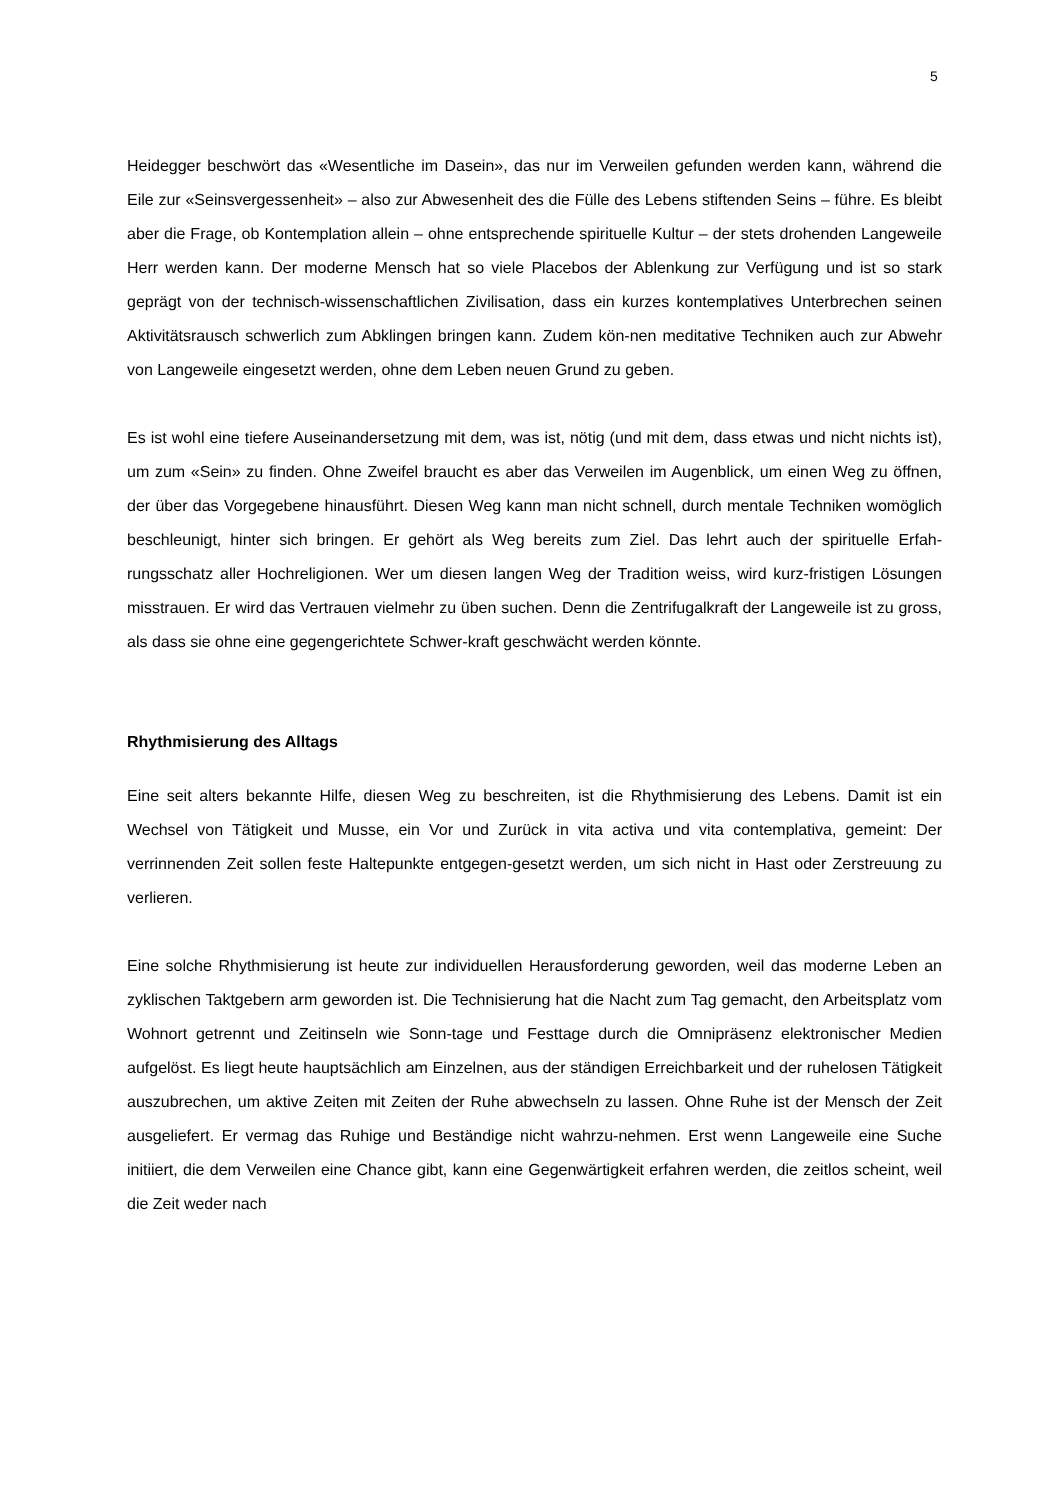5
Heidegger beschwört das «Wesentliche im Dasein», das nur im Verweilen gefunden werden kann, während die Eile zur «Seinsvergessenheit» – also zur Abwesenheit des die Fülle des Lebens stiftenden Seins – führe. Es bleibt aber die Frage, ob Kontemplation allein – ohne entsprechende spirituelle Kultur – der stets drohenden Langeweile Herr werden kann. Der moderne Mensch hat so viele Placebos der Ablenkung zur Verfügung und ist so stark geprägt von der technisch-wissenschaftlichen Zivilisation, dass ein kurzes kontemplatives Unterbrechen seinen Aktivitätsrausch schwerlich zum Abklingen bringen kann. Zudem kön-nen meditative Techniken auch zur Abwehr von Langeweile eingesetzt werden, ohne dem Leben neuen Grund zu geben.
Es ist wohl eine tiefere Auseinandersetzung mit dem, was ist, nötig (und mit dem, dass etwas und nicht nichts ist), um zum «Sein» zu finden. Ohne Zweifel braucht es aber das Verweilen im Augenblick, um einen Weg zu öffnen, der über das Vorgegebene hinausführt. Diesen Weg kann man nicht schnell, durch mentale Techniken womöglich beschleunigt, hinter sich bringen. Er gehört als Weg bereits zum Ziel. Das lehrt auch der spirituelle Erfah-rungsschatz aller Hochreligionen. Wer um diesen langen Weg der Tradition weiss, wird kurz-fristigen Lösungen misstrauen. Er wird das Vertrauen vielmehr zu üben suchen. Denn die Zentrifugalkraft der Langeweile ist zu gross, als dass sie ohne eine gegengerichtete Schwer-kraft geschwächt werden könnte.
Rhythmisierung des Alltags
Eine seit alters bekannte Hilfe, diesen Weg zu beschreiten, ist die Rhythmisierung des Lebens. Damit ist ein Wechsel von Tätigkeit und Musse, ein Vor und Zurück in vita activa und vita contemplativa, gemeint: Der verrinnenden Zeit sollen feste Haltepunkte entgegen-gesetzt werden, um sich nicht in Hast oder Zerstreuung zu verlieren.
Eine solche Rhythmisierung ist heute zur individuellen Herausforderung geworden, weil das moderne Leben an zyklischen Taktgebern arm geworden ist. Die Technisierung hat die Nacht zum Tag gemacht, den Arbeitsplatz vom Wohnort getrennt und Zeitinseln wie Sonn-tage und Festtage durch die Omnipräsenz elektronischer Medien aufgelöst. Es liegt heute hauptsächlich am Einzelnen, aus der ständigen Erreichbarkeit und der ruhelosen Tätigkeit auszubrechen, um aktive Zeiten mit Zeiten der Ruhe abwechseln zu lassen. Ohne Ruhe ist der Mensch der Zeit ausgeliefert. Er vermag das Ruhige und Beständige nicht wahrzu-nehmen. Erst wenn Langeweile eine Suche initiiert, die dem Verweilen eine Chance gibt, kann eine Gegenwärtigkeit erfahren werden, die zeitlos scheint, weil die Zeit weder nach